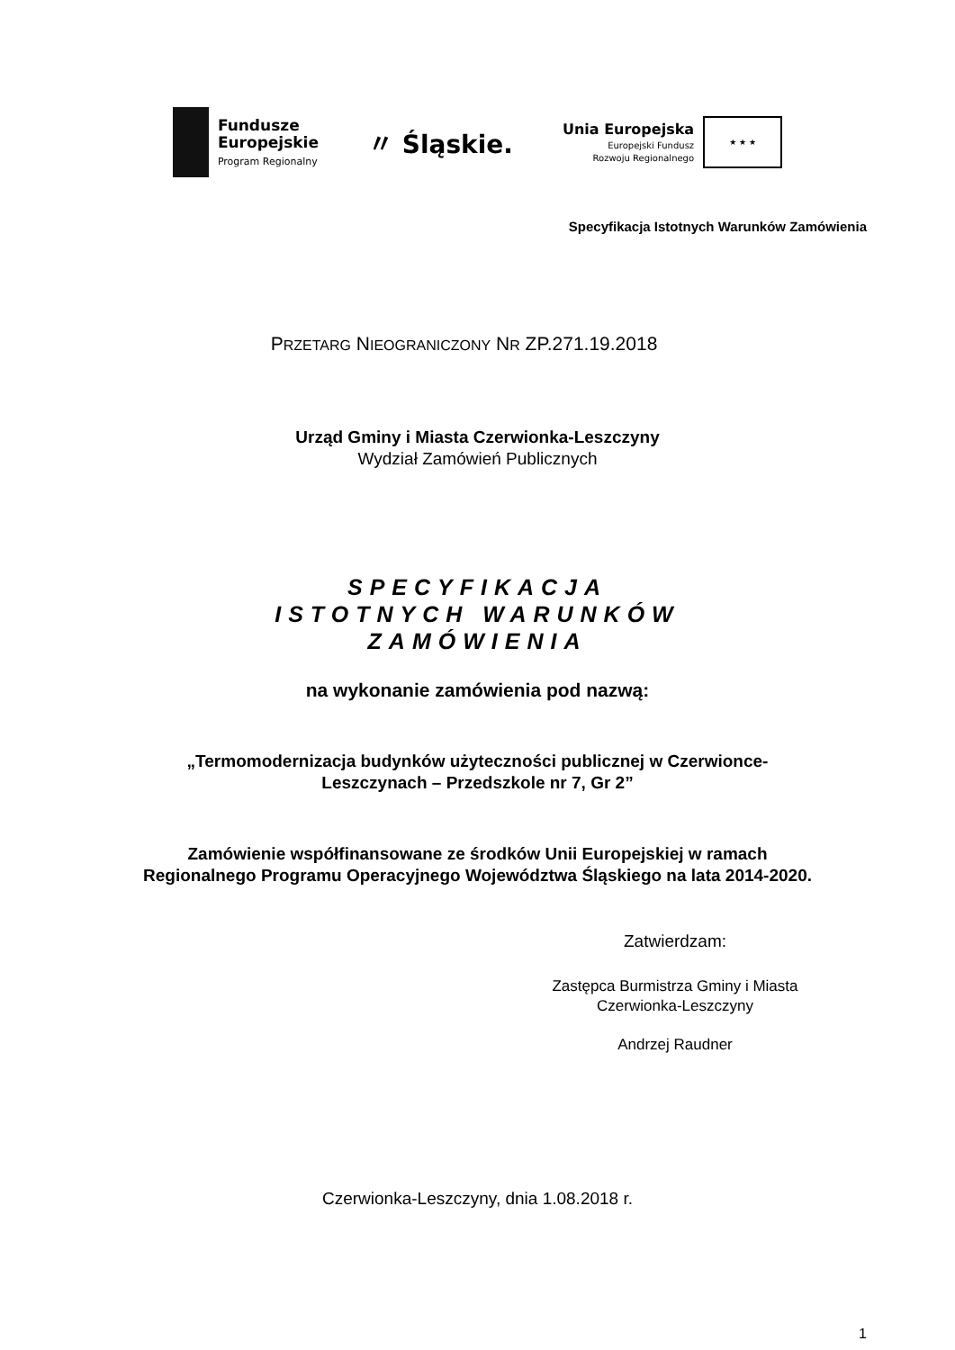Fundusze
Europejskie
Program Regionalny
〃 Śląskie.
Unia Europejska
Europejski Fundusz
Rozwoju Regionalnego
★ ★ ★
Specyfikacja Istotnych Warunków Zamówienia
PRZETARG NIEOGRANICZONY NR ZP.271.19.2018
Urząd Gminy i Miasta Czerwionka-Leszczyny
Wydział Zamówień Publicznych
SPECYFIKACJA
ISTOTNYCH WARUNKÓW
ZAMÓWIENIA
na wykonanie zamówienia pod nazwą:
„Termomodernizacja budynków użyteczności publicznej w Czerwionce-
Leszczynach – Przedszkole nr 7, Gr 2”
Zamówienie współfinansowane ze środków Unii Europejskiej w ramach
Regionalnego Programu Operacyjnego Województwa Śląskiego na lata 2014-2020.
Zatwierdzam:
Zastępca Burmistrza Gminy i Miasta
Czerwionka-Leszczyny
Andrzej Raudner
Czerwionka-Leszczyny, dnia 1.08.2018 r.
1